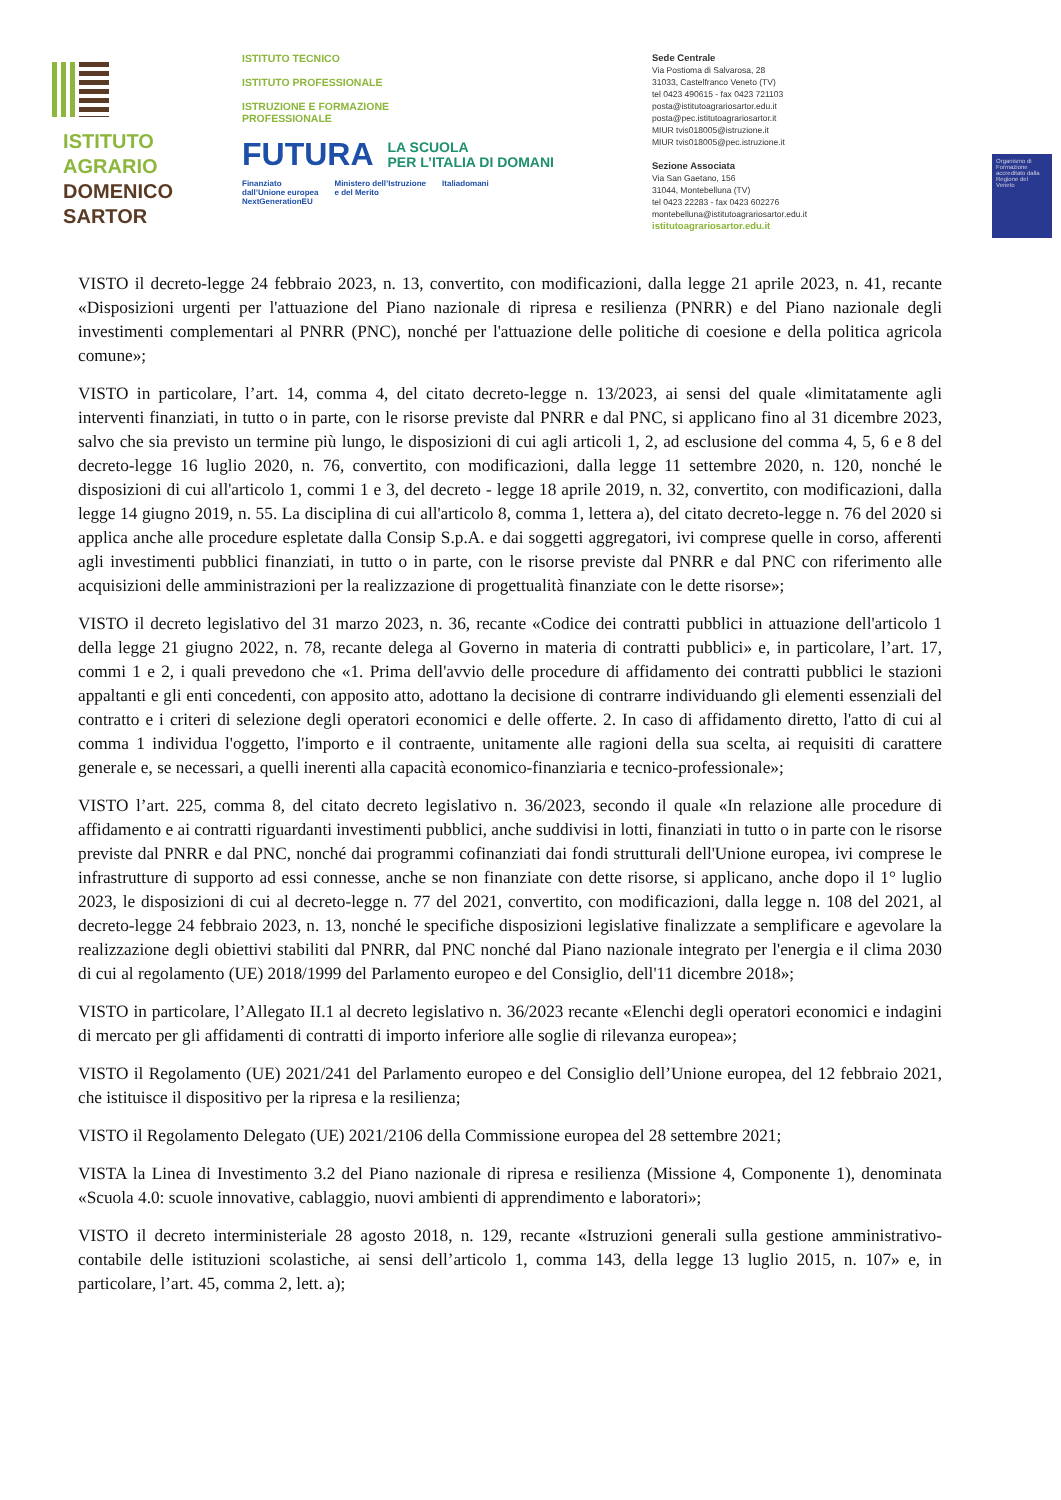ISTITUTO
AGRARIO
DOMENICO
SARTOR
ISTITUTO TECNICO
ISTITUTO PROFESSIONALE
ISTRUZIONE E FORMAZIONE
PROFESSIONALE
FUTURA LA SCUOLA
PER L’ITALIA DI DOMANI
Finanziato
dall’Unione europea
NextGenerationEU Ministero dell’Istruzione
e del Merito Italiadomani
Sede Centrale
Via Postioma di Salvarosa, 28
31033, Castelfranco Veneto (TV)
tel 0423 490615 - fax 0423 721103
posta@istitutoagrariosartor.edu.it
posta@pec.istitutoagrariosartor.it
MIUR tvis018005@istruzione.it
MIUR tvis018005@pec.istruzione.it
Sezione Associata
Via San Gaetano, 156
31044, Montebelluna (TV)
tel 0423 22283 - fax 0423 602276
montebelluna@istitutoagrariosartor.edu.it
istitutoagrariosartor.edu.it
Organismo di Formazione accreditato dalla Regione del Veneto
VISTO il decreto-legge 24 febbraio 2023, n. 13, convertito, con modificazioni, dalla legge 21 aprile 2023, n. 41, recante «Disposizioni urgenti per l'attuazione del Piano nazionale di ripresa e resilienza (PNRR) e del Piano nazionale degli investimenti complementari al PNRR (PNC), nonché per l'attuazione delle politiche di coesione e della politica agricola comune»;
VISTO in particolare, l’art. 14, comma 4, del citato decreto-legge n. 13/2023, ai sensi del quale «limitatamente agli interventi finanziati, in tutto o in parte, con le risorse previste dal PNRR e dal PNC, si applicano fino al 31 dicembre 2023, salvo che sia previsto un termine più lungo, le disposizioni di cui agli articoli 1, 2, ad esclusione del comma 4, 5, 6 e 8 del decreto-legge 16 luglio 2020, n. 76, convertito, con modificazioni, dalla legge 11 settembre 2020, n. 120, nonché le disposizioni di cui all'articolo 1, commi 1 e 3, del decreto - legge 18 aprile 2019, n. 32, convertito, con modificazioni, dalla legge 14 giugno 2019, n. 55. La disciplina di cui all'articolo 8, comma 1, lettera a), del citato decreto-legge n. 76 del 2020 si applica anche alle procedure espletate dalla Consip S.p.A. e dai soggetti aggregatori, ivi comprese quelle in corso, afferenti agli investimenti pubblici finanziati, in tutto o in parte, con le risorse previste dal PNRR e dal PNC con riferimento alle acquisizioni delle amministrazioni per la realizzazione di progettualità finanziate con le dette risorse»;
VISTO il decreto legislativo del 31 marzo 2023, n. 36, recante «Codice dei contratti pubblici in attuazione dell'articolo 1 della legge 21 giugno 2022, n. 78, recante delega al Governo in materia di contratti pubblici» e, in particolare, l’art. 17, commi 1 e 2, i quali prevedono che «1. Prima dell'avvio delle procedure di affidamento dei contratti pubblici le stazioni appaltanti e gli enti concedenti, con apposito atto, adottano la decisione di contrarre individuando gli elementi essenziali del contratto e i criteri di selezione degli operatori economici e delle offerte. 2. In caso di affidamento diretto, l'atto di cui al comma 1 individua l'oggetto, l'importo e il contraente, unitamente alle ragioni della sua scelta, ai requisiti di carattere generale e, se necessari, a quelli inerenti alla capacità economico-finanziaria e tecnico-professionale»;
VISTO l’art. 225, comma 8, del citato decreto legislativo n. 36/2023, secondo il quale «In relazione alle procedure di affidamento e ai contratti riguardanti investimenti pubblici, anche suddivisi in lotti, finanziati in tutto o in parte con le risorse previste dal PNRR e dal PNC, nonché dai programmi cofinanziati dai fondi strutturali dell'Unione europea, ivi comprese le infrastrutture di supporto ad essi connesse, anche se non finanziate con dette risorse, si applicano, anche dopo il 1° luglio 2023, le disposizioni di cui al decreto-legge n. 77 del 2021, convertito, con modificazioni, dalla legge n. 108 del 2021, al decreto-legge 24 febbraio 2023, n. 13, nonché le specifiche disposizioni legislative finalizzate a semplificare e agevolare la realizzazione degli obiettivi stabiliti dal PNRR, dal PNC nonché dal Piano nazionale integrato per l'energia e il clima 2030 di cui al regolamento (UE) 2018/1999 del Parlamento europeo e del Consiglio, dell'11 dicembre 2018»;
VISTO in particolare, l’Allegato II.1 al decreto legislativo n. 36/2023 recante «Elenchi degli operatori economici e indagini di mercato per gli affidamenti di contratti di importo inferiore alle soglie di rilevanza europea»;
VISTO il Regolamento (UE) 2021/241 del Parlamento europeo e del Consiglio dell’Unione europea, del 12 febbraio 2021, che istituisce il dispositivo per la ripresa e la resilienza;
VISTO il Regolamento Delegato (UE) 2021/2106 della Commissione europea del 28 settembre 2021;
VISTA la Linea di Investimento 3.2 del Piano nazionale di ripresa e resilienza (Missione 4, Componente 1), denominata «Scuola 4.0: scuole innovative, cablaggio, nuovi ambienti di apprendimento e laboratori»;
VISTO il decreto interministeriale 28 agosto 2018, n. 129, recante «Istruzioni generali sulla gestione amministrativo-contabile delle istituzioni scolastiche, ai sensi dell’articolo 1, comma 143, della legge 13 luglio 2015, n. 107» e, in particolare, l’art. 45, comma 2, lett. a);